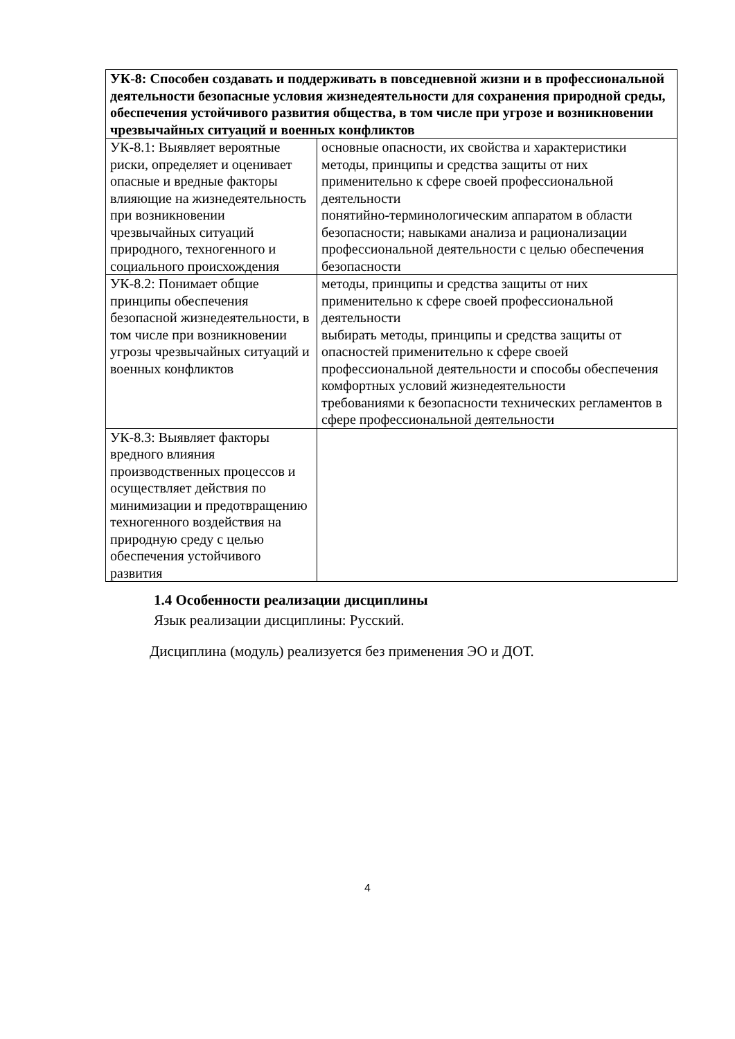| УК-8: Способен создавать и поддерживать в повседневной жизни и в профессиональной деятельности безопасные условия жизнедеятельности для сохранения природной среды, обеспечения устойчивого развития общества, в том числе при угрозе и возникновении чрезвычайных ситуаций и военных конфликтов | |
| УК-8.1: Выявляет вероятные риски, определяет и оценивает опасные и вредные факторы влияющие на жизнедеятельность при возникновении чрезвычайных ситуаций природного, техногенного и социального происхождения | основные опасности, их свойства и характеристики методы, принципы и средства защиты от них применительно к сфере своей профессиональной деятельности понятийно-терминологическим аппаратом в области безопасности; навыками анализа и рационализации профессиональной деятельности с целью обеспечения безопасности |
| УК-8.2: Понимает общие принципы обеспечения безопасной жизнедеятельности, в том числе при возникновении угрозы чрезвычайных ситуаций и военных конфликтов | методы, принципы и средства защиты от них применительно к сфере своей профессиональной деятельности выбирать методы, принципы и средства защиты от опасностей применительно к сфере своей профессиональной деятельности и способы обеспечения комфортных условий жизнедеятельности требованиями к безопасности технических регламентов в сфере профессиональной деятельности |
| УК-8.3: Выявляет факторы вредного влияния производственных процессов и осуществляет действия по минимизации и предотвращению техногенного воздействия на природную среду с целью обеспечения устойчивого развития | |
1.4 Особенности реализации дисциплины
Язык реализации дисциплины: Русский.
Дисциплина (модуль) реализуется без применения ЭО и ДОТ.
4